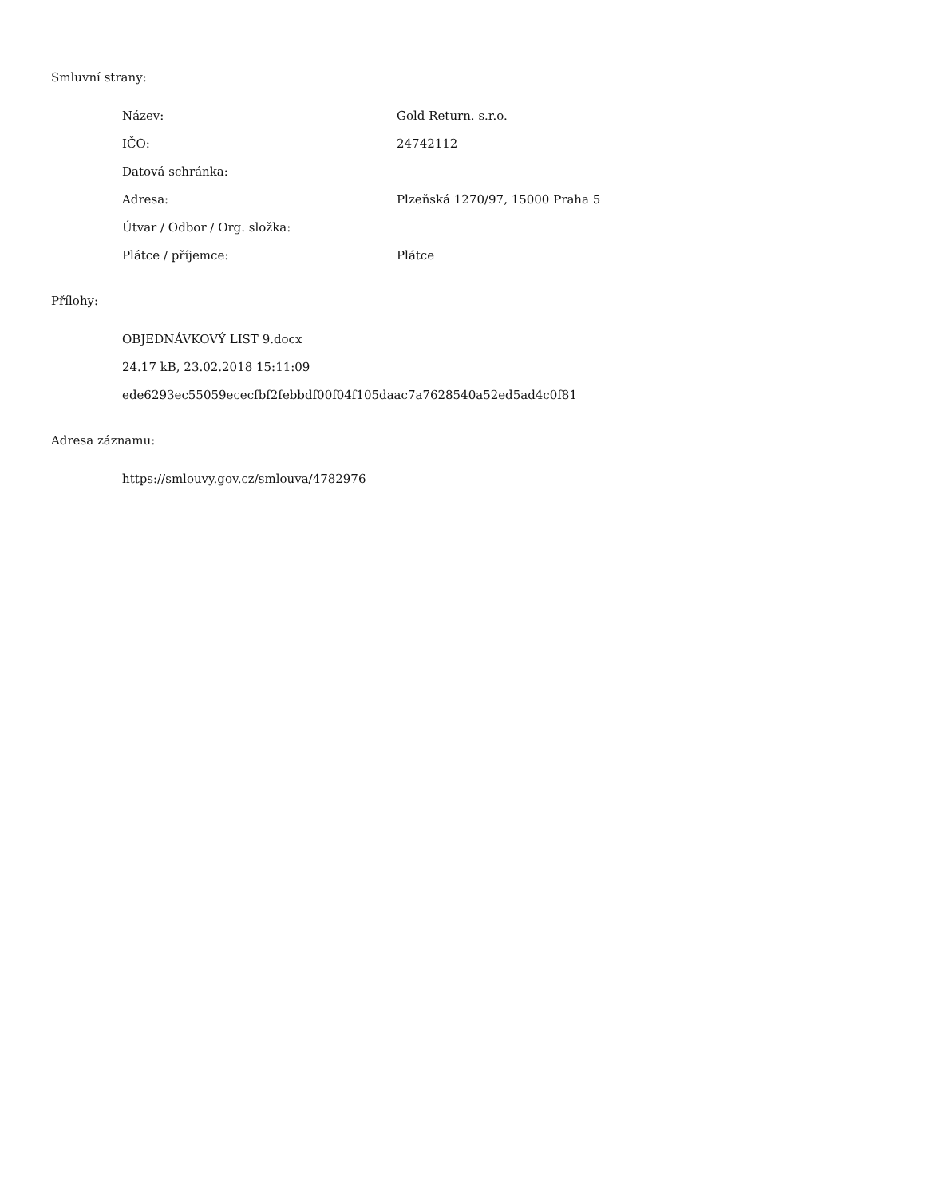Smluvní strany:
| Název: | Gold Return. s.r.o. |
| IČO: | 24742112 |
| Datová schránka: | |
| Adresa: | Plzeňská 1270/97, 15000 Praha 5 |
| Útvar / Odbor / Org. složka: | |
| Plátce / příjemce: | Plátce |
Přílohy:
OBJEDNÁVKOVÝ LIST 9.docx
24.17 kB, 23.02.2018 15:11:09
ede6293ec55059ececfbf2febbdf00f04f105daac7a7628540a52ed5ad4c0f81
Adresa záznamu:
https://smlouvy.gov.cz/smlouva/4782976